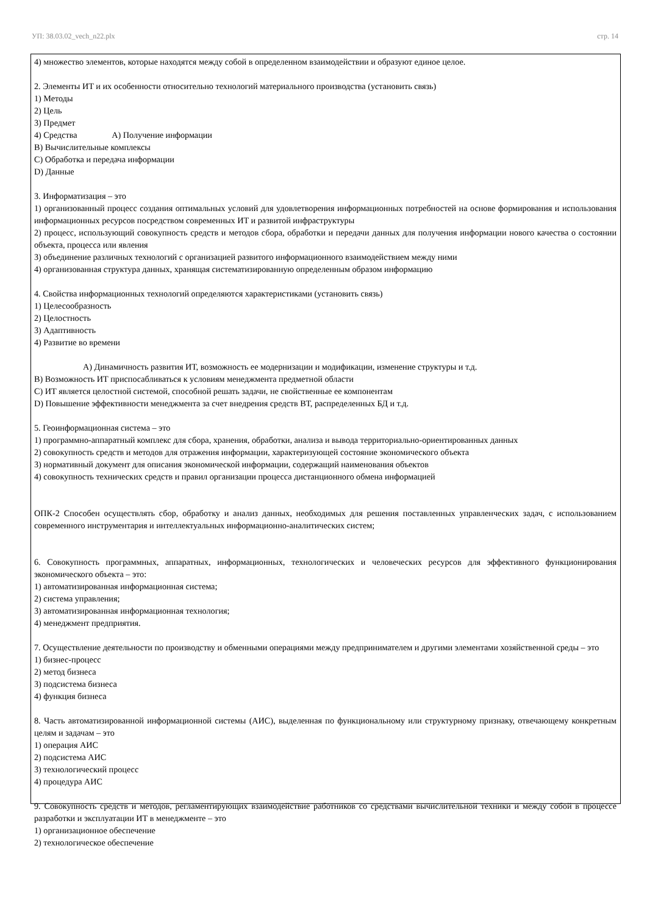УП: 38.03.02_vech_n22.plx стр. 14
4) множество элементов, которые находятся между собой в определенном взаимодействии и образуют единое целое.
2. Элементы ИТ и их особенности относительно технологий материального производства (установить связь)
1) Методы
2) Цель
3) Предмет
4) Средства А) Получение информации
В) Вычислительные комплексы
С) Обработка и передача информации
D) Данные
3. Информатизация – это
1) организованный процесс создания оптимальных условий для удовлетворения информационных потребностей на основе формирования и использования информационных ресурсов посредством современных ИТ и развитой инфраструктуры
2) процесс, использующий совокупность средств и методов сбора, обработки и передачи данных для получения информации нового качества о состоянии объекта, процесса или явления
3) объединение различных технологий с организацией развитого информационного взаимодействием между ними
4) организованная структура данных, хранящая систематизированную определенным образом информацию
4. Свойства информационных технологий определяются характеристиками (установить связь)
1) Целесообразность
2) Целостность
3) Адаптивность
4) Развитие во времени
А) Динамичность развития ИТ, возможность ее модернизации и модификации, изменение структуры и т.д.
В) Возможность ИТ приспосабливаться к условиям менеджмента предметной области
С) ИТ является целостной системой, способной решать задачи, не свойственные ее компонентам
D) Повышение эффективности менеджмента за счет внедрения средств ВТ, распределенных БД и т.д.
5. Геоинформационная система – это
1) программно-аппаратный комплекс для сбора, хранения, обработки, анализа и вывода территориально-ориентированных данных
2) совокупность средств и методов для отражения информации, характеризующей состояние экономического объекта
3) нормативный документ для описания экономической информации, содержащий наименования объектов
4) совокупность технических средств и правил организации процесса дистанционного обмена информацией
ОПК-2 Способен осуществлять сбор, обработку и анализ данных, необходимых для решения поставленных управленческих задач, с использованием современного инструментария и интеллектуальных информационно-аналитических систем;
6. Совокупность программных, аппаратных, информационных, технологических и человеческих ресурсов для эффективного функционирования экономического объекта – это:
1) автоматизированная информационная система;
2) система управления;
3) автоматизированная информационная технология;
4) менеджмент предприятия.
7. Осуществление деятельности по производству и обменными операциями между предпринимателем и другими элементами хозяйственной среды – это
1) бизнес-процесс
2) метод бизнеса
3) подсистема бизнеса
4) функция бизнеса
8. Часть автоматизированной информационной системы (АИС), выделенная по функциональному или структурному признаку, отвечающему конкретным целям и задачам – это
1) операция АИС
2) подсистема АИС
3) технологический процесс
4) процедура АИС
9. Совокупность средств и методов, регламентирующих взаимодействие работников со средствами вычислительной техники и между собой в процессе разработки и эксплуатации ИТ в менеджменте – это
1) организационное обеспечение
2) технологическое обеспечение